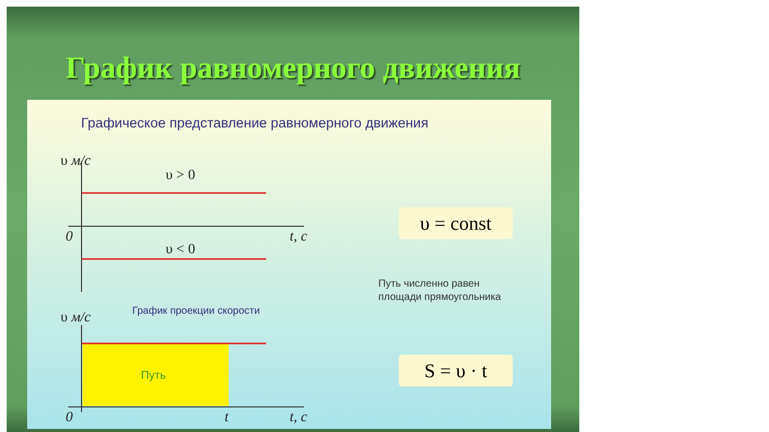График равномерного движения
Графическое представление равномерного движения
υ м/с
υ > 0
0 t, с
υ < 0
υ м/с График проекции скорости
Путь
0 t t, с
υ = const
Путь численно равен
площади прямоугольника
S = υ · t